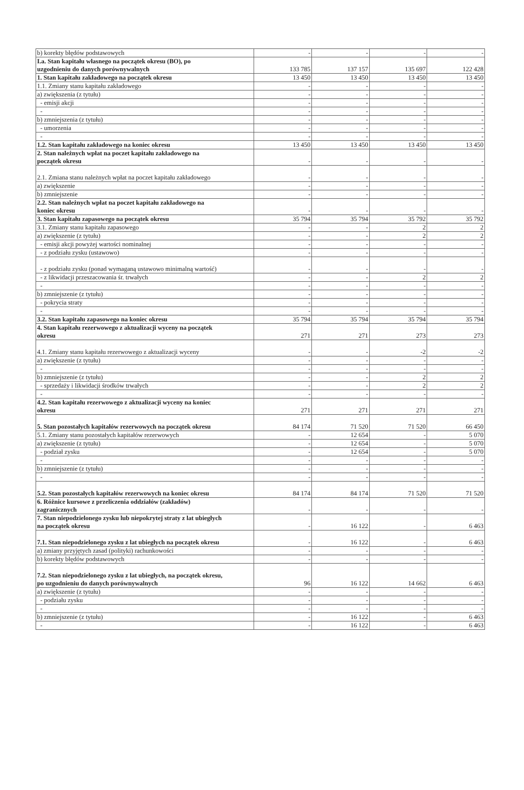| b) korekty błędów podstawowych | - | - | - | - |
| I.a. Stan kapitału własnego na początek okresu (BO), po uzgodnieniu do danych porównywalnych | 133 785 | 137 157 | 135 697 | 122 428 |
| 1. Stan kapitału zakładowego na początek okresu | 13 450 | 13 450 | 13 450 | 13 450 |
| 1.1. Zmiany stanu kapitału zakładowego | - | - | - | - |
| a) zwiększenia (z tytułu) | - | - | - | - |
| - emisji akcji | - | - | - | - |
| - | - | - | - | - |
| b) zmniejszenia (z tytułu) | - | - | - | - |
| - umorzenia | - | - | - | - |
| - | - | - | - | - |
| 1.2. Stan kapitału zakładowego na koniec okresu | 13 450 | 13 450 | 13 450 | 13 450 |
| 2. Stan należnych wpłat na poczet kapitału zakładowego na początek okresu | - | - | - | - |
| 2.1. Zmiana stanu należnych wpłat na poczet kapitału zakładowego | - | - | - | - |
| a) zwiększenie | - | - | - | - |
| b) zmniejszenie | - | - | - | - |
| 2.2. Stan należnych wpłat na poczet kapitału zakładowego na koniec okresu | - | - | - | - |
| 3. Stan kapitału zapasowego na początek okresu | 35 794 | 35 794 | 35 792 | 35 792 |
| 3.1. Zmiany stanu kapitału zapasowego | - | - | 2 | 2 |
| a) zwiększenie (z tytułu) | - | - | 2 | 2 |
| - emisji akcji powyżej wartości nominalnej | - | - | - | - |
| - z podziału zysku (ustawowo) | - | - | - | - |
| - z podziału zysku (ponad wymaganą ustawowo minimalną wartość) | - | - | - | - |
| - z likwidacji przeszacowania śr. trwałych | - | - | 2 | 2 |
| - | - | - | - | - |
| b) zmniejszenie (z tytułu) | - | - | - | - |
| - pokrycia straty | - | - | - | - |
| - | - | - | - | - |
| 3.2. Stan kapitału zapasowego na koniec okresu | 35 794 | 35 794 | 35 794 | 35 794 |
| 4. Stan kapitału rezerwowego z aktualizacji wyceny na początek okresu | 271 | 271 | 273 | 273 |
| 4.1. Zmiany stanu kapitału rezerwowego z aktualizacji wyceny | - | - | -2 | -2 |
| a) zwiększenie (z tytułu) | - | - | - | - |
| - | - | - | - | - |
| b) zmniejszenie (z tytułu) | - | - | 2 | 2 |
| - sprzedaży i likwidacji środków trwałych | - | - | 2 | 2 |
| - | - | - | - | - |
| 4.2. Stan kapitału rezerwowego z aktualizacji wyceny na koniec okresu | 271 | 271 | 271 | 271 |
| 5. Stan pozostałych kapitałów rezerwowych na początek okresu | 84 174 | 71 520 | 71 520 | 66 450 |
| 5.1. Zmiany stanu pozostałych kapitałów rezerwowych | - | 12 654 | - | 5 070 |
| a) zwiększenie (z tytułu) | - | 12 654 | - | 5 070 |
| - podział zysku | - | 12 654 | - | 5 070 |
| - | - | - | - | - |
| b) zmniejszenie (z tytułu) | - | - | - | - |
| - | - | - | - | - |
| 5.2. Stan pozostałych kapitałów rezerwowych na koniec okresu | 84 174 | 84 174 | 71 520 | 71 520 |
| 6. Różnice kursowe z przeliczenia oddziałów (zakładów) zagranicznych | - | - | - | - |
| 7. Stan niepodzielonego zysku lub niepokrytej straty z lat ubiegłych na początek okresu | - | 16 122 | - | 6 463 |
| 7.1. Stan niepodzielonego zysku z lat ubiegłych na początek okresu | - | 16 122 | - | 6 463 |
| a) zmiany przyjętych zasad (polityki) rachunkowości | - | - | - | - |
| b) korekty błędów podstawowych | - | - | - | - |
| 7.2. Stan niepodzielonego zysku z lat ubiegłych, na początek okresu, po uzgodnieniu do danych porównywalnych | 96 | 16 122 | 14 662 | 6 463 |
| a) zwiększenie (z tytułu) | - | - | - | - |
| - podziału zysku | - | - | - | - |
| - | - | - | - | - |
| b) zmniejszenie (z tytułu) | - | 16 122 | - | 6 463 |
| - | - | 16 122 | - | 6 463 |